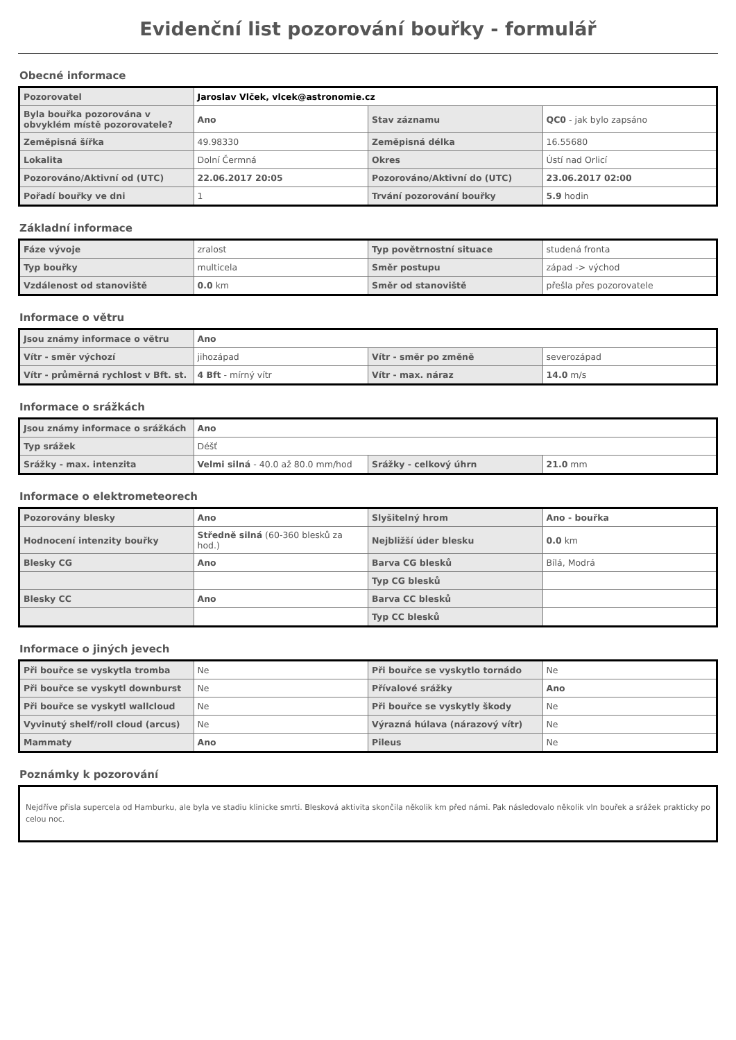Evidenční list pozorování bouřky - formulář
Obecné informace
| Pozorovatel | Jaroslav Vlček, vlcek@astronomie.cz | | |
| Byla bouřka pozorována v obvyklém místě pozorovatele? | Ano | Stav záznamu | QC0 - jak bylo zapsáno |
| Zeměpisná šířka | 49.98330 | Zeměpisná délka | 16.55680 |
| Lokalita | Dolní Čermná | Okres | Ústí nad Orlicí |
| Pozorováno/Aktivní od (UTC) | 22.06.2017 20:05 | Pozorováno/Aktivní do (UTC) | 23.06.2017 02:00 |
| Pořadí bouřky ve dni | 1 | Trvání pozorování bouřky | 5.9 hodin |
Základní informace
| Fáze vývoje | zralost | Typ povětrnostní situace | studená fronta |
| Typ bouřky | multicela | Směr postupu | západ -> východ |
| Vzdálenost od stanoviště | 0.0 km | Směr od stanoviště | přešla přes pozorovatele |
Informace o větru
| Jsou známy informace o větru | Ano | | |
| Vítr - směr výchozí | jihozápad | Vítr - směr po změně | severozápad |
| Vítr - průměrná rychlost v Bft. st. | 4 Bft - mírný vítr | Vítr - max. náraz | 14.0 m/s |
Informace o srážkách
| Jsou známy informace o srážkách | Ano | | |
| Typ srážek | Déšť | | |
| Srážky - max. intenzita | Velmi silná - 40.0 až 80.0 mm/hod | Srážky - celkový úhrn | 21.0 mm |
Informace o elektrometeorech
| Pozorovány blesky | Ano | Slyšitelný hrom | Ano - bouřka |
| Hodnocení intenzity bouřky | Středně silná (60-360 blesků za hod.) | Nejbližší úder blesku | 0.0 km |
| Blesky CG | Ano | Barva CG blesků | Bílá, Modrá |
| | | Typ CG blesků | |
| Blesky CC | Ano | Barva CC blesků | |
| | | Typ CC blesků | |
Informace o jiných jevech
| Při bouřce se vyskytla tromba | Ne | Při bouřce se vyskytlo tornádo | Ne |
| Při bouřce se vyskytl downburst | Ne | Přívalové srážky | Ano |
| Při bouřce se vyskytl wallcloud | Ne | Při bouřce se vyskytly škody | Ne |
| Vyvinutý shelf/roll cloud (arcus) | Ne | Výrazná húlava (nárazový vítr) | Ne |
| Mammaty | Ano | Pileus | Ne |
Poznámky k pozorování
Nejdříve přisla supercela od Hamburku, ale byla ve stadiu klinicke smrti. Blesková aktivita skončila několik km před námi. Pak následovalo několik vln bouřek a srážek prakticky po celou noc.